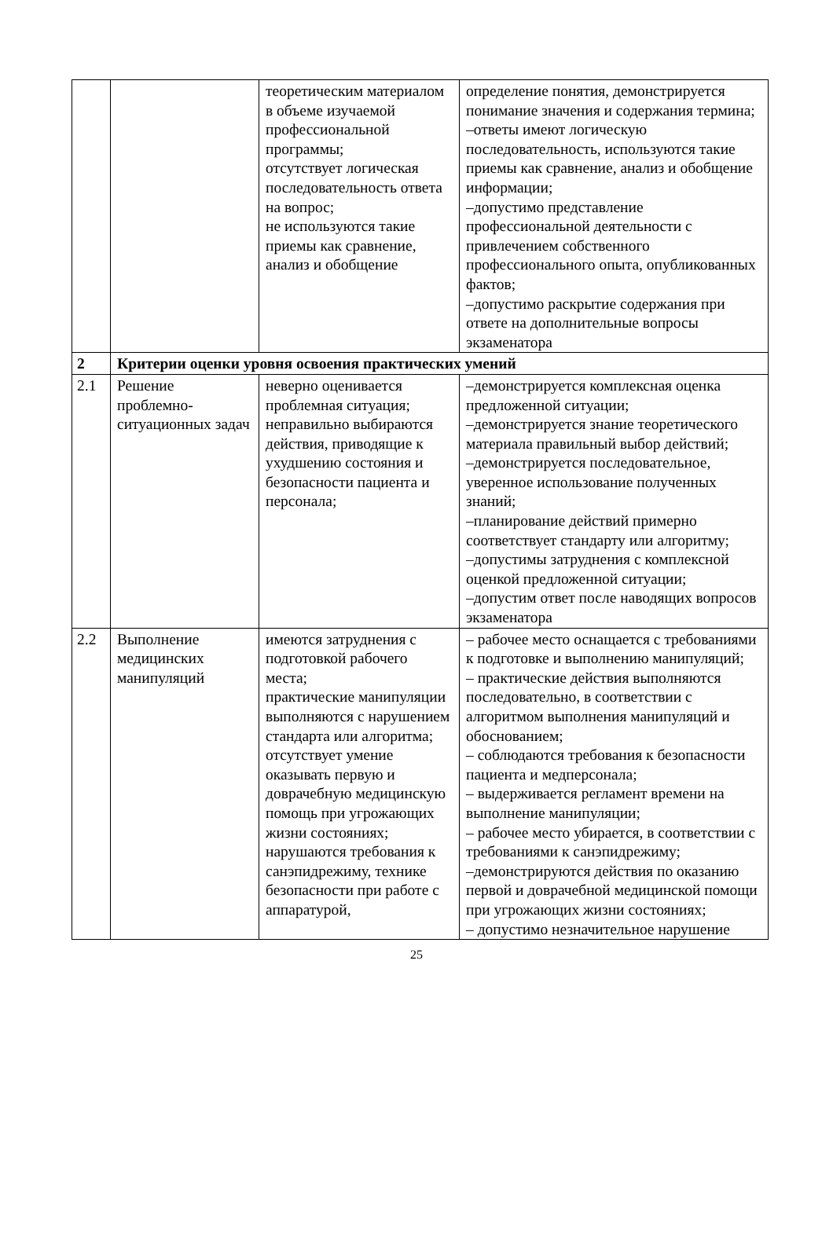| | | теоретическим материалом в объеме изучаемой профессиональной программы; отсутствует логическая последовательность ответа на вопрос; не используются такие приемы как сравнение, анализ и обобщение | определение понятия, демонстрируется понимание значения и содержания термина; –ответы имеют логическую последовательность, используются такие приемы как сравнение, анализ и обобщение информации; –допустимо представление профессиональной деятельности с привлечением собственного профессионального опыта, опубликованных фактов; –допустимо раскрытие содержания при ответе на дополнительные вопросы экзаменатора |
| 2 | Критерии оценки уровня освоения практических умений | | |
| 2.1 | Решение проблемно-ситуационных задач | неверно оценивается проблемная ситуация; неправильно выбираются действия, приводящие к ухудшению состояния и безопасности пациента и персонала; | –демонстрируется комплексная оценка предложенной ситуации; –демонстрируется знание теоретического материала правильный выбор действий; –демонстрируется последовательное, уверенное использование полученных знаний; –планирование действий примерно соответствует стандарту или алгоритму; –допустимы затруднения с комплексной оценкой предложенной ситуации; –допустим ответ после наводящих вопросов экзаменатора |
| 2.2 | Выполнение медицинских манипуляций | имеются затруднения с подготовкой рабочего места; практические манипуляции выполняются с нарушением стандарта или алгоритма; отсутствует умение оказывать первую и доврачебную медицинскую помощь при угрожающих жизни состояниях; нарушаются требования к санэпидрежиму, технике безопасности при работе с аппаратурой, | – рабочее место оснащается с требованиями к подготовке и выполнению манипуляций; – практические действия выполняются последовательно, в соответствии с алгоритмом выполнения манипуляций и обоснованием; – соблюдаются требования к безопасности пациента и медперсонала; – выдерживается регламент времени на выполнение манипуляции; – рабочее место убирается, в соответствии с требованиями к санэпидрежиму; –демонстрируются действия по оказанию первой и доврачебной медицинской помощи при угрожающих жизни состояниях; – допустимо незначительное нарушение |
25